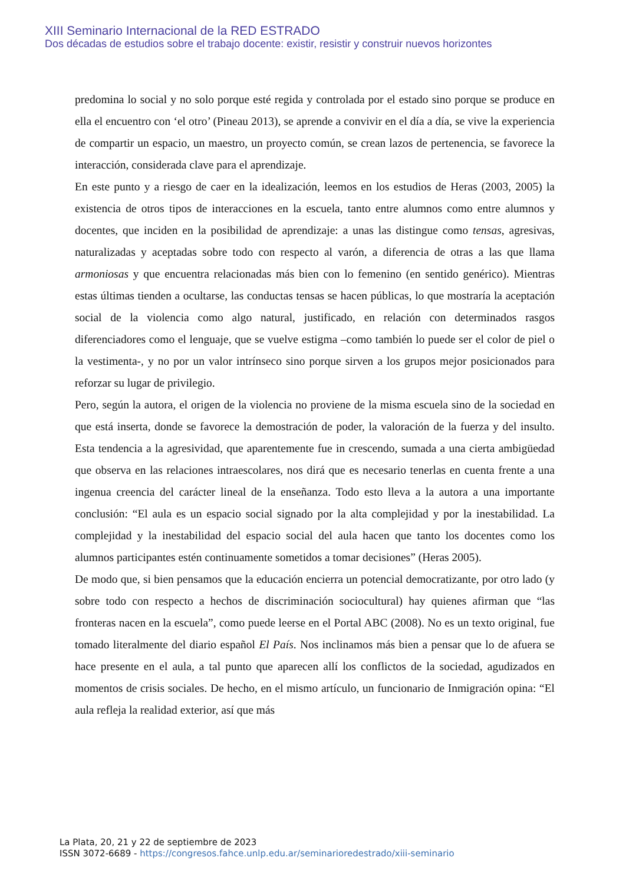XIII Seminario Internacional de la RED ESTRADO
Dos décadas de estudios sobre el trabajo docente: existir, resistir y construir nuevos horizontes
predomina lo social y no solo porque esté regida y controlada por el estado sino porque se produce en ella el encuentro con ‘el otro’ (Pineau 2013), se aprende a convivir en el día a día, se vive la experiencia de compartir un espacio, un maestro, un proyecto común, se crean lazos de pertenencia, se favorece la interacción, considerada clave para el aprendizaje.
En este punto y a riesgo de caer en la idealización, leemos en los estudios de Heras (2003, 2005) la existencia de otros tipos de interacciones en la escuela, tanto entre alumnos como entre alumnos y docentes, que inciden en la posibilidad de aprendizaje: a unas las distingue como tensas, agresivas, naturalizadas y aceptadas sobre todo con respecto al varón, a diferencia de otras a las que llama armoniosas y que encuentra relacionadas más bien con lo femenino (en sentido genérico). Mientras estas últimas tienden a ocultarse, las conductas tensas se hacen públicas, lo que mostraría la aceptación social de la violencia como algo natural, justificado, en relación con determinados rasgos diferenciadores como el lenguaje, que se vuelve estigma –como también lo puede ser el color de piel o la vestimenta-, y no por un valor intrínseco sino porque sirven a los grupos mejor posicionados para reforzar su lugar de privilegio.
Pero, según la autora, el origen de la violencia no proviene de la misma escuela sino de la sociedad en que está inserta, donde se favorece la demostración de poder, la valoración de la fuerza y del insulto. Esta tendencia a la agresividad, que aparentemente fue in crescendo, sumada a una cierta ambigüedad que observa en las relaciones intraescolares, nos dirá que es necesario tenerlas en cuenta frente a una ingenua creencia del carácter lineal de la enseñanza. Todo esto lleva a la autora a una importante conclusión: “El aula es un espacio social signado por la alta complejidad y por la inestabilidad. La complejidad y la inestabilidad del espacio social del aula hacen que tanto los docentes como los alumnos participantes estén continuamente sometidos a tomar decisiones” (Heras 2005).
De modo que, si bien pensamos que la educación encierra un potencial democratizante, por otro lado (y sobre todo con respecto a hechos de discriminación sociocultural) hay quienes afirman que “las fronteras nacen en la escuela”, como puede leerse en el Portal ABC (2008). No es un texto original, fue tomado literalmente del diario español El País. Nos inclinamos más bien a pensar que lo de afuera se hace presente en el aula, a tal punto que aparecen allí los conflictos de la sociedad, agudizados en momentos de crisis sociales. De hecho, en el mismo artículo, un funcionario de Inmigración opina: “El aula refleja la realidad exterior, así que más
La Plata, 20, 21 y 22 de septiembre de 2023
ISSN 3072-6689 - https://congresos.fahce.unlp.edu.ar/seminarioredestrado/xiii-seminario